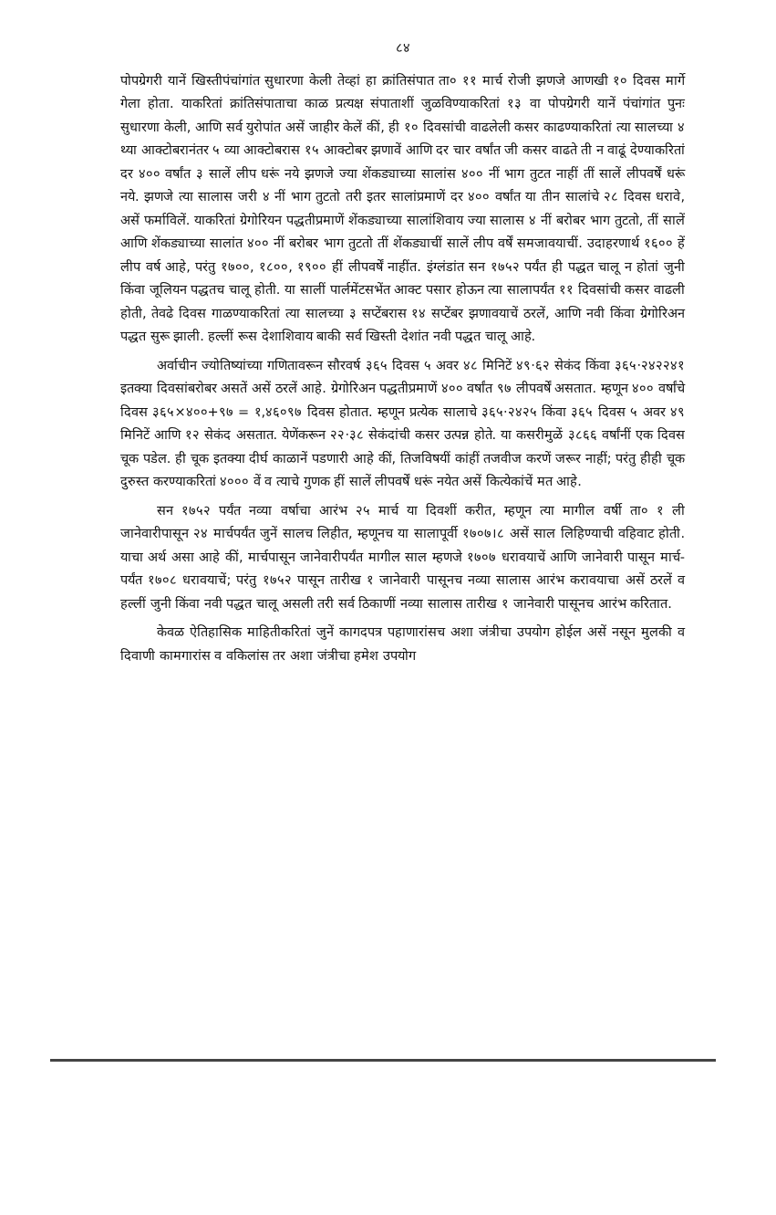८४
पोपग्रेगरी यानें खिस्तीपंचांगांत सुधारणा केली तेव्हां हा क्रांतिसंपात ता० ११ मार्च रोजी झणजे आणखी १० दिवस मार्गे गेला होता. याकरितां क्रांतिसंपाताचा काळ प्रत्यक्ष संपाताशीं जुळविण्याकरितां १३ वा पोपग्रेगरी यानें पंचांगांत पुनः सुधारणा केली, आणि सर्व युरोपांत असें जाहीर केलें कीं, ही १० दिवसांची वाढलेली कसर काढण्याकरितां त्या सालच्या ४ थ्या आक्टोबरानंतर ५ व्या आक्टोबरास १५ आक्टोबर झणावें आणि दर चार वर्षांत जी कसर वाढते ती न वाढूं देण्याकरितां दर ४०० वर्षांत ३ सालें लीप धरूं नये झणजे ज्या शेंकड्याच्या सालांस ४०० नीं भाग तुटत नाहीं तीं सालें लीपवर्षें धरूं नये. झणजे त्या सालास जरी ४ नीं भाग तुटतो तरी इतर सालांप्रमाणें दर ४०० वर्षांत या तीन सालांचे २८ दिवस धरावे, असें फर्माविलें. याकरितां ग्रेगोरियन पद्धतीप्रमाणें शेंकड्याच्या सालांशिवाय ज्या सालास ४ नीं बरोबर भाग तुटतो, तीं सालें आणि शेंकड्याच्या सालांत ४०० नीं बरोबर भाग तुटतो तीं शेंकड्याचीं सालें लीप वर्षें समजावयाचीं. उदाहरणार्थ १६०० हें लीप वर्ष आहे, परंतु १७००, १८००, १९०० हीं लीपवर्षें नाहींत. इंग्लंडांत सन १७५२ पर्यंत ही पद्धत चालू न होतां जुनी किंवा जूलियन पद्धतच चालू होती. या सालीं पार्लमेंटसभेंत आक्ट पसार होऊन त्या सालापर्यंत ११ दिवसांची कसर वाढली होती, तेवढे दिवस गाळण्याकरितां त्या सालच्या ३ सप्टेंबरास १४ सप्टेंबर झणावयाचें ठरलें, आणि नवी किंवा ग्रेगोरिअन पद्धत सुरू झाली. हल्लीं रूस देशाशिवाय बाकी सर्व खिस्ती देशांत नवी पद्धत चालू आहे.
अर्वाचीन ज्योतिष्यांच्या गणितावरून सौरवर्ष ३६५ दिवस ५ अवर ४८ मिनिटें ४९·६२ सेकंद किंवा ३६५·२४२२४१ इतक्या दिवसांबरोबर असतें असें ठरलें आहे. ग्रेगोरिअन पद्धतीप्रमाणें ४०० वर्षांत ९७ लीपवर्षें असतात. म्हणून ४०० वर्षांचे दिवस ३६५×४००+९७ = १,४६०९७ दिवस होतात. म्हणून प्रत्येक सालाचे ३६५·२४२५ किंवा ३६५ दिवस ५ अवर ४९ मिनिटें आणि १२ सेकंद असतात. येणेंकरून २२·३८ सेकंदांची कसर उत्पन्न होते. या कसरीमुळें ३८६६ वर्षांनीं एक दिवस चूक पडेल. ही चूक इतक्या दीर्घ काळानें पडणारी आहे कीं, तिजविषयीं कांहीं तजवीज करणें जरूर नाहीं; परंतु हीही चूक दुरुस्त करण्याकरितां ४००० वें व त्याचे गुणक हीं सालें लीपवर्षें धरूं नयेत असें कित्येकांचें मत आहे.
सन १७५२ पर्यंत नव्या वर्षाचा आरंभ २५ मार्च या दिवशीं करीत, म्हणून त्या मागील वर्षी ता० १ ली जानेवारीपासून २४ मार्चपर्यंत जुनें सालच लिहीत, म्हणूनच या सालापूर्वी १७०७।८ असें साल लिहिण्याची वहिवाट होती. याचा अर्थ असा आहे कीं, मार्चपासून जानेवारीपर्यंत मागील साल म्हणजे १७०७ धरावयाचें आणि जानेवारी पासून मार्च-पर्यंत १७०८ धरावयाचें; परंतु १७५२ पासून तारीख १ जानेवारी पासूनच नव्या सालास आरंभ करावयाचा असें ठरलें व हल्लीं जुनी किंवा नवी पद्धत चालू असली तरी सर्व ठिकाणीं नव्या सालास तारीख १ जानेवारी पासूनच आरंभ करितात.
केवळ ऐतिहासिक माहितीकरितां जुनें कागदपत्र पहाणारांसच अशा जंत्रीचा उपयोग होईल असें नसून मुलकी व दिवाणी कामगारांस व वकिलांस तर अशा जंत्रीचा हमेश उपयोग